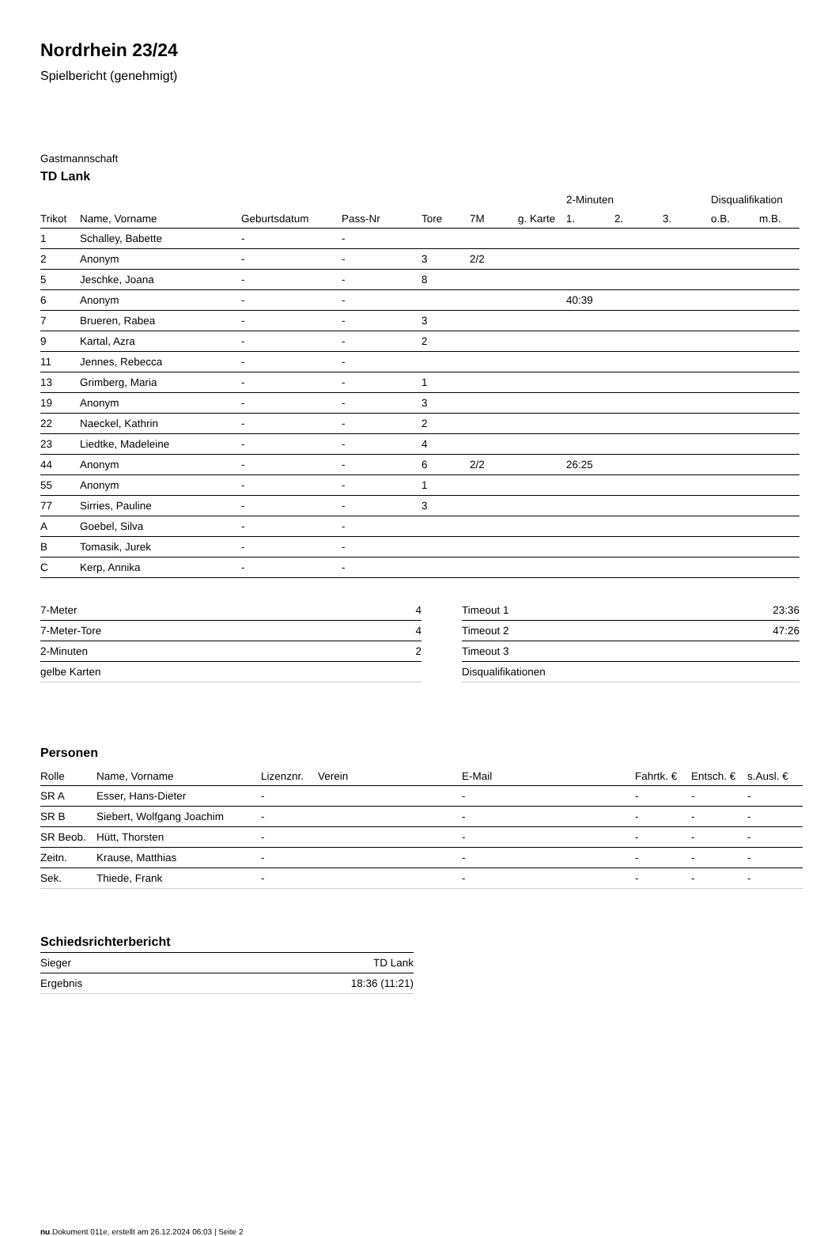Nordrhein 23/24
Spielbericht (genehmigt)
Gastmannschaft
TD Lank
| | | | | | | | 2-Minuten | | | Disqualifikation | |
| --- | --- | --- | --- | --- | --- | --- | --- | --- | --- | --- | --- |
| Trikot | Name, Vorname | Geburtsdatum | Pass-Nr | Tore | 7M | g. Karte | 1. | 2. | 3. | o.B. | m.B. |
| 1 | Schalley, Babette | - | - | | | | | | | | |
| 2 | Anonym | - | - | 3 | 2/2 | | | | | | |
| 5 | Jeschke, Joana | - | - | 8 | | | | | | | |
| 6 | Anonym | - | - | | | | 40:39 | | | | |
| 7 | Brueren, Rabea | - | - | 3 | | | | | | | |
| 9 | Kartal, Azra | - | - | 2 | | | | | | | |
| 11 | Jennes, Rebecca | - | - | | | | | | | | |
| 13 | Grimberg, Maria | - | - | 1 | | | | | | | |
| 19 | Anonym | - | - | 3 | | | | | | | |
| 22 | Naeckel, Kathrin | - | - | 2 | | | | | | | |
| 23 | Liedtke, Madeleine | - | - | 4 | | | | | | | |
| 44 | Anonym | - | - | 6 | 2/2 | | 26:25 | | | | |
| 55 | Anonym | - | - | 1 | | | | | | | |
| 77 | Sirries, Pauline | - | - | 3 | | | | | | | |
| A | Goebel, Silva | - | - | | | | | | | | |
| B | Tomasik, Jurek | - | - | | | | | | | | |
| C | Kerp, Annika | - | - | | | | | | | | |
| 7-Meter | 4 |
| 7-Meter-Tore | 4 |
| 2-Minuten | 2 |
| gelbe Karten | |
| Timeout 1 | 23:36 |
| Timeout 2 | 47:26 |
| Timeout 3 | |
| Disqualifikationen | |
Personen
| Rolle | Name, Vorname | Lizenznr. | Verein | E-Mail | Fahrtk. € | Entsch. € | s.Ausl. € |
| --- | --- | --- | --- | --- | --- | --- | --- |
| SR A | Esser, Hans-Dieter | - | | - | - | - | - |
| SR B | Siebert, Wolfgang Joachim | - | | - | - | - | - |
| SR Beob. | Hütt, Thorsten | - | | - | - | - | - |
| Zeitn. | Krause, Matthias | - | | - | - | - | - |
| Sek. | Thiede, Frank | - | | - | - | - | - |
Schiedsrichterbericht
| Sieger | TD Lank |
| Ergebnis | 18:36 (11:21) |
nu.Dokument 011e, erstellt am 26.12.2024 06:03 | Seite 2